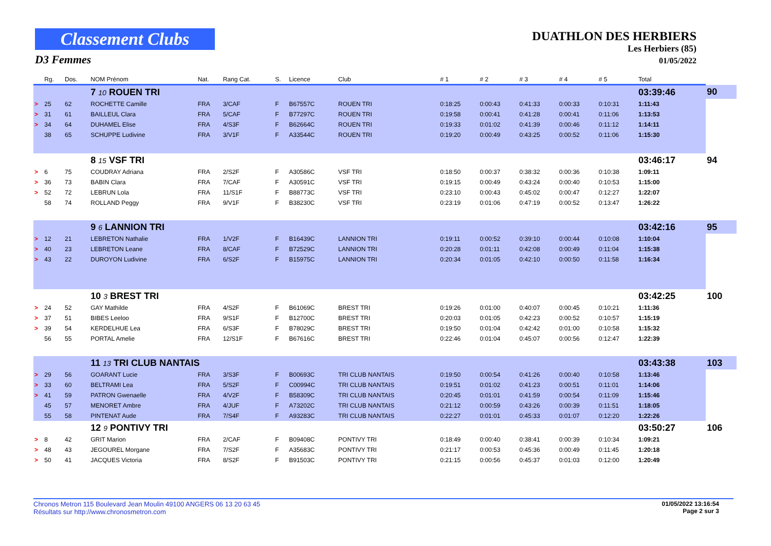Classement Clubs
D3 Femmes
DUATHLON DES HERBIERS
Les Herbiers (85)
01/05/2022
| | Rg. | Dos. | NOM Prénom | Nat. | Rang Cat. | S. | Licence | Club | # 1 | # 2 | # 3 | # 4 | # 5 | Total | | |
| --- | --- | --- | --- | --- | --- | --- | --- | --- | --- | --- | --- | --- | --- | --- | --- | --- |
| | | | 7 10 ROUEN TRI | | | | | | | | | | | 03:39:46 | | 90 |
| > | 25 | 62 | ROCHETTE Camille | FRA | 3/CAF | F | B67557C | ROUEN TRI | 0:18:25 | 0:00:43 | 0:41:33 | 0:00:33 | 0:10:31 | 1:11:43 | | |
| > | 31 | 61 | BAILLEUL Clara | FRA | 5/CAF | F | B77297C | ROUEN TRI | 0:19:58 | 0:00:41 | 0:41:28 | 0:00:41 | 0:11:06 | 1:13:53 | | |
| > | 34 | 64 | DUHAMEL Elise | FRA | 4/S3F | F | B62664C | ROUEN TRI | 0:19:33 | 0:01:02 | 0:41:39 | 0:00:46 | 0:11:12 | 1:14:11 | | |
| | 38 | 65 | SCHUPPE Ludivine | FRA | 3/V1F | F | A33544C | ROUEN TRI | 0:19:20 | 0:00:49 | 0:43:25 | 0:00:52 | 0:11:06 | 1:15:30 | | |
| | | | 8 15 VSF TRI | | | | | | | | | | | 03:46:17 | | 94 |
| > | 6 | 75 | COUDRAY Adriana | FRA | 2/S2F | F | A30586C | VSF TRI | 0:18:50 | 0:00:37 | 0:38:32 | 0:00:36 | 0:10:38 | 1:09:11 | | |
| > | 36 | 73 | BABIN Clara | FRA | 7/CAF | F | A30591C | VSF TRI | 0:19:15 | 0:00:49 | 0:43:24 | 0:00:40 | 0:10:53 | 1:15:00 | | |
| > | 52 | 72 | LEBRUN Lola | FRA | 11/S1F | F | B88773C | VSF TRI | 0:23:10 | 0:00:43 | 0:45:02 | 0:00:47 | 0:12:27 | 1:22:07 | | |
| | 58 | 74 | ROLLAND Peggy | FRA | 9/V1F | F | B38230C | VSF TRI | 0:23:19 | 0:01:06 | 0:47:19 | 0:00:52 | 0:13:47 | 1:26:22 | | |
| | | | 9 6 LANNION TRI | | | | | | | | | | | 03:42:16 | | 95 |
| > | 12 | 21 | LEBRETON Nathalie | FRA | 1/V2F | F | B16439C | LANNION TRI | 0:19:11 | 0:00:52 | 0:39:10 | 0:00:44 | 0:10:08 | 1:10:04 | | |
| > | 40 | 23 | LEBRETON Leane | FRA | 8/CAF | F | B72529C | LANNION TRI | 0:20:28 | 0:01:11 | 0:42:08 | 0:00:49 | 0:11:04 | 1:15:38 | | |
| > | 43 | 22 | DUROYON Ludivine | FRA | 6/S2F | F | B15975C | LANNION TRI | 0:20:34 | 0:01:05 | 0:42:10 | 0:00:50 | 0:11:58 | 1:16:34 | | |
| | | | 10 3 BREST TRI | | | | | | | | | | | 03:42:25 | | 100 |
| > | 24 | 52 | GAY Mathilde | FRA | 4/S2F | F | B61069C | BREST TRI | 0:19:26 | 0:01:00 | 0:40:07 | 0:00:45 | 0:10:21 | 1:11:36 | | |
| > | 37 | 51 | BIBES Leeloo | FRA | 9/S1F | F | B12700C | BREST TRI | 0:20:03 | 0:01:05 | 0:42:23 | 0:00:52 | 0:10:57 | 1:15:19 | | |
| > | 39 | 54 | KERDELHUE Lea | FRA | 6/S3F | F | B78029C | BREST TRI | 0:19:50 | 0:01:04 | 0:42:42 | 0:01:00 | 0:10:58 | 1:15:32 | | |
| | 56 | 55 | PORTAL Amelie | FRA | 12/S1F | F | B67616C | BREST TRI | 0:22:46 | 0:01:04 | 0:45:07 | 0:00:56 | 0:12:47 | 1:22:39 | | |
| | | | 11 13 TRI CLUB NANTAIS | | | | | | | | | | | 03:43:38 | | 103 |
| > | 29 | 56 | GOARANT Lucie | FRA | 3/S3F | F | B00693C | TRI CLUB NANTAIS | 0:19:50 | 0:00:54 | 0:41:26 | 0:00:40 | 0:10:58 | 1:13:46 | | |
| > | 33 | 60 | BELTRAMI Lea | FRA | 5/S2F | F | C00994C | TRI CLUB NANTAIS | 0:19:51 | 0:01:02 | 0:41:23 | 0:00:51 | 0:11:01 | 1:14:06 | | |
| > | 41 | 59 | PATRON Gwenaelle | FRA | 4/V2F | F | B58309C | TRI CLUB NANTAIS | 0:20:45 | 0:01:01 | 0:41:59 | 0:00:54 | 0:11:09 | 1:15:46 | | |
| | 45 | 57 | MENORET Ambre | FRA | 4/JUF | F | A73202C | TRI CLUB NANTAIS | 0:21:12 | 0:00:59 | 0:43:26 | 0:00:39 | 0:11:51 | 1:18:05 | | |
| | 55 | 58 | PINTENAT Aude | FRA | 7/S4F | F | A93283C | TRI CLUB NANTAIS | 0:22:27 | 0:01:01 | 0:45:33 | 0:01:07 | 0:12:20 | 1:22:26 | | |
| | | | 12 9 PONTIVY TRI | | | | | | | | | | | 03:50:27 | | 106 |
| > | 8 | 42 | GRIT Marion | FRA | 2/CAF | F | B09408C | PONTIVY TRI | 0:18:49 | 0:00:40 | 0:38:41 | 0:00:39 | 0:10:34 | 1:09:21 | | |
| > | 48 | 43 | JEGOUREL Morgane | FRA | 7/S2F | F | A35683C | PONTIVY TRI | 0:21:17 | 0:00:53 | 0:45:36 | 0:00:49 | 0:11:45 | 1:20:18 | | |
| > | 50 | 41 | JACQUES Victoria | FRA | 8/S2F | F | B91503C | PONTIVY TRI | 0:21:15 | 0:00:56 | 0:45:37 | 0:01:03 | 0:12:00 | 1:20:49 | | |
Chronos Metron 115 Boulevard Jean Moulin 49100 ANGERS 06 13 20 63 45
Résultats sur http://www.chronosmetron.com
01/05/2022 13:16:54
Page 2 sur 3